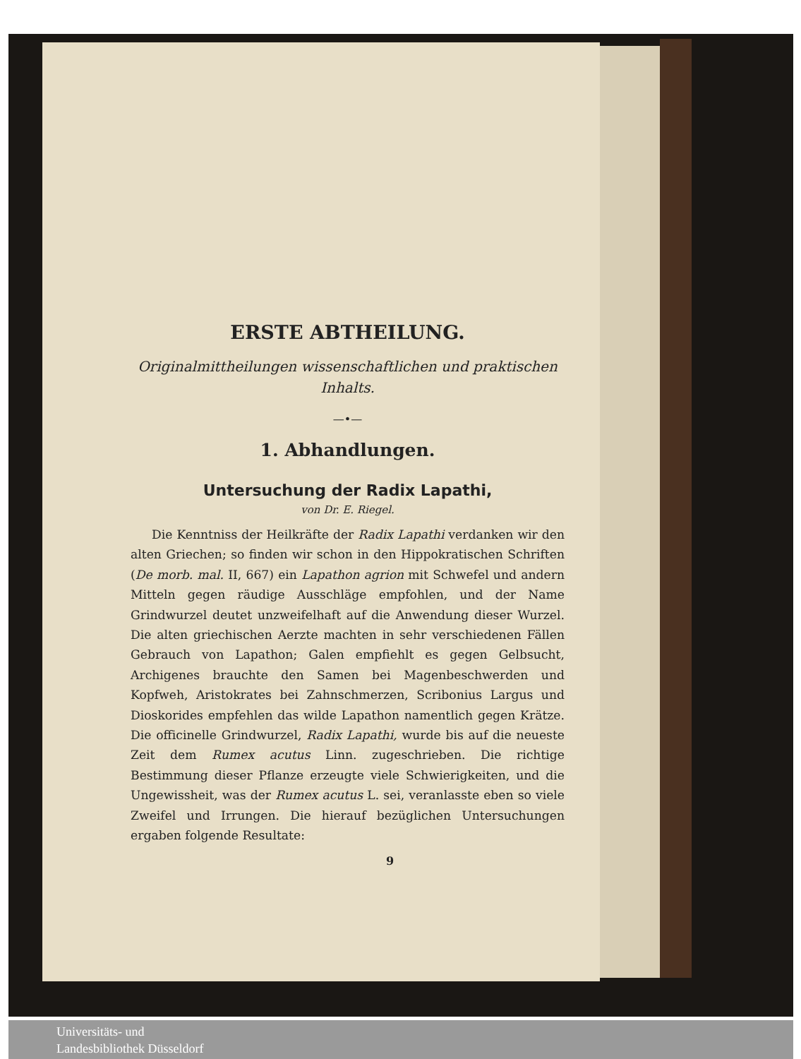ERSTE ABTHEILUNG.
Originalmittheilungen wissenschaftlichen und praktischen Inhalts.
—•—
1. Abhandlungen.
Untersuchung der Radix Lapathi,
von Dr. E. Riegel.
Die Kenntniss der Heilkräfte der Radix Lapathi verdanken wir den alten Griechen; so finden wir schon in den Hippokratischen Schriften (De morb. mal. II, 667) ein Lapathon agrion mit Schwefel und andern Mitteln gegen räudige Ausschläge empfohlen, und der Name Grindwurzel deutet unzweifelhaft auf die Anwendung dieser Wurzel. Die alten griechischen Aerzte machten in sehr verschiedenen Fällen Gebrauch von Lapathon; Galen empfiehlt es gegen Gelbsucht, Archigenes brauchte den Samen bei Magenbeschwerden und Kopfweh, Aristokrates bei Zahnschmerzen, Scribonius Largus und Dioskorides empfehlen das wilde Lapathon namentlich gegen Krätze. Die officinelle Grindwurzel, Radix Lapathi, wurde bis auf die neueste Zeit dem Rumex acutus Linn. zugeschrieben. Die richtige Bestimmung dieser Pflanze erzeugte viele Schwierigkeiten, und die Ungewissheit, was der Rumex acutus L. sei, veranlasste eben so viele Zweifel und Irrungen. Die hierauf bezüglichen Untersuchungen ergaben folgende Resultate:
9
Universitäts- und
Landesbibliothek Düsseldorf